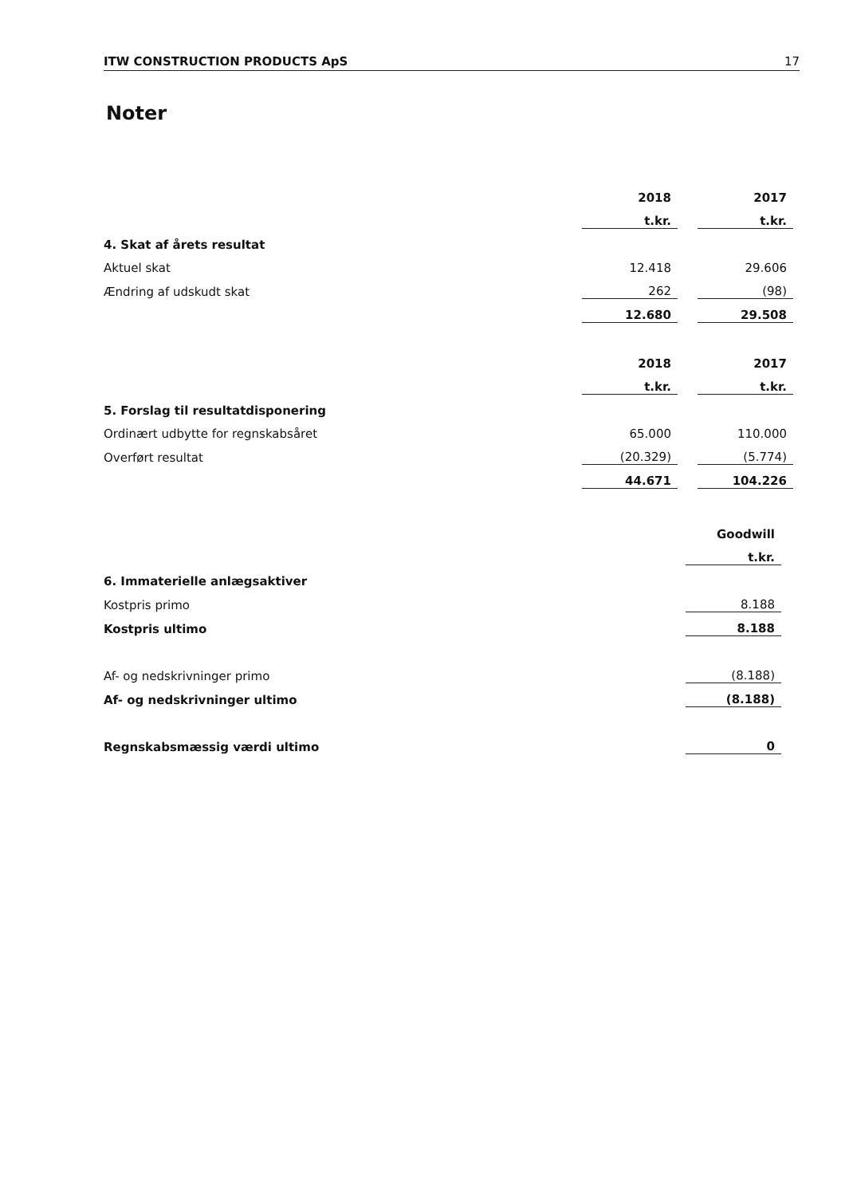ITW CONSTRUCTION PRODUCTS ApS 17
Noter
| | 2018 | | 2017 |
| | t.kr. | | t.kr. |
| 4. Skat af årets resultat | | | |
| Aktuel skat | 12.418 | | 29.606 |
| Ændring af udskudt skat | 262 | | (98) |
| | 12.680 | | 29.508 |
| | 2018 | | 2017 |
| | t.kr. | | t.kr. |
| 5. Forslag til resultatdisponering | | | |
| Ordinært udbytte for regnskabsåret | 65.000 | | 110.000 |
| Overført resultat | (20.329) | | (5.774) |
| | 44.671 | | 104.226 |
| | Goodwill |
| | t.kr. |
| 6. Immaterielle anlægsaktiver | |
| Kostpris primo | 8.188 |
| Kostpris ultimo | 8.188 |
| Af- og nedskrivninger primo | (8.188) |
| Af- og nedskrivninger ultimo | (8.188) |
| Regnskabsmæssig værdi ultimo | 0 |